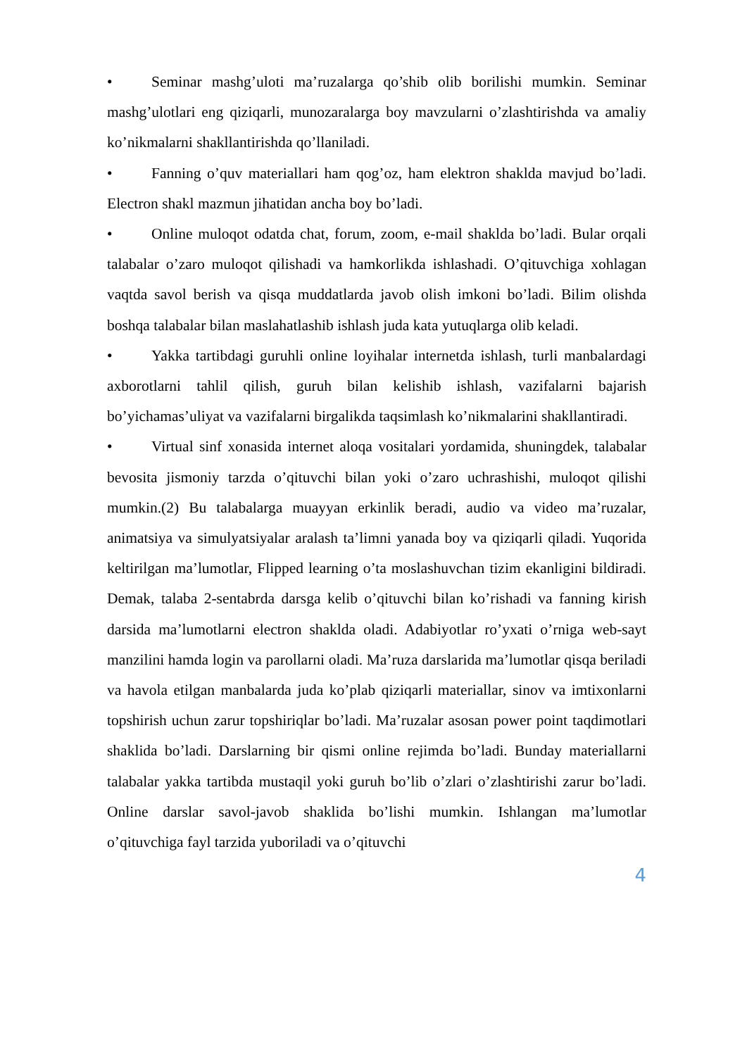• Seminar mashg’uloti ma’ruzalarga qo’shib olib borilishi mumkin. Seminar mashg’ulotlari eng qiziqarli, munozaralarga boy mavzularni o’zlashtirishda va amaliy ko’nikmalarni shakllantirishda qo’llaniladi.
• Fanning o’quv materiallari ham qog’oz, ham elektron shaklda mavjud bo’ladi. Electron shakl mazmun jihatidan ancha boy bo’ladi.
• Online muloqot odatda chat, forum, zoom, e-mail shaklda bo’ladi. Bular orqali talabalar o’zaro muloqot qilishadi va hamkorlikda ishlashadi. O’qituvchiga xohlagan vaqtda savol berish va qisqa muddatlarda javob olish imkoni bo’ladi. Bilim olishda boshqa talabalar bilan maslahatlashib ishlash juda kata yutuqlarga olib keladi.
• Yakka tartibdagi guruhli online loyihalar internetda ishlash, turli manbalardagi axborotlarni tahlil qilish, guruh bilan kelishib ishlash, vazifalarni bajarish bo’yichamas’uliyat va vazifalarni birgalikda taqsimlash ko’nikmalarini shakllantiradi.
• Virtual sinf xonasida internet aloqa vositalari yordamida, shuningdek, talabalar bevosita jismoniy tarzda o’qituvchi bilan yoki o’zaro uchrashishi, muloqot qilishi mumkin.(2) Bu talabalarga muayyan erkinlik beradi, audio va video ma’ruzalar, animatsiya va simulyatsiyalar aralash ta’limni yanada boy va qiziqarli qiladi. Yuqorida keltirilgan ma’lumotlar, Flipped learning o’ta moslashuvchan tizim ekanligini bildiradi. Demak, talaba 2-sentabrda darsga kelib o’qituvchi bilan ko’rishadi va fanning kirish darsida ma’lumotlarni electron shaklda oladi. Adabiyotlar ro’yxati o’rniga web-sayt manzilini hamda login va parollarni oladi. Ma’ruza darslarida ma’lumotlar qisqa beriladi va havola etilgan manbalarda juda ko’plab qiziqarli materiallar, sinov va imtixonlarni topshirish uchun zarur topshiriqlar bo’ladi. Ma’ruzalar asosan power point taqdimotlari shaklida bo’ladi. Darslarning bir qismi online rejimda bo’ladi. Bunday materiallarni talabalar yakka tartibda mustaqil yoki guruh bo’lib o’zlari o’zlashtirishi zarur bo’ladi. Online darslar savol-javob shaklida bo’lishi mumkin. Ishlangan ma’lumotlar o’qituvchiga fayl tarzida yuboriladi va o’qituvchi
4